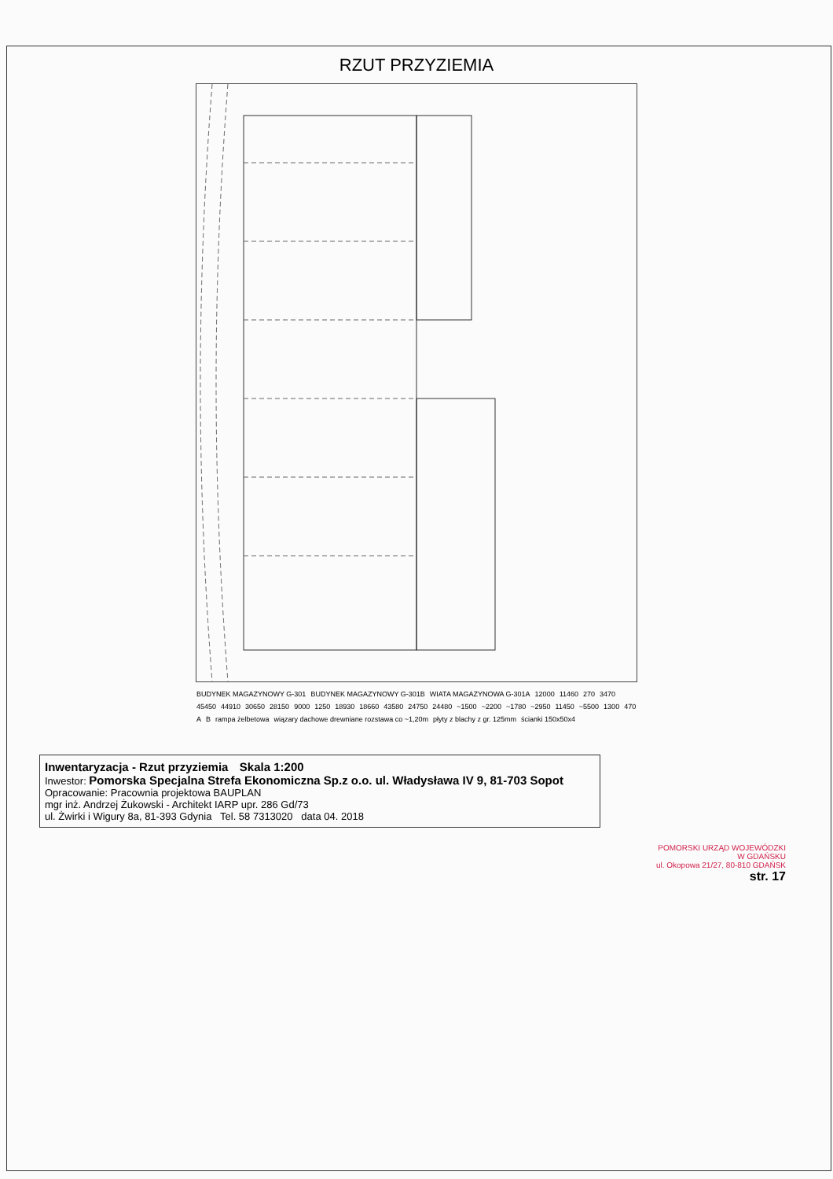RZUT PRZYZIEMIA
BUDYNEK MAGAZYNOWY G-301 BUDYNEK MAGAZYNOWY G-301B WIATA MAGAZYNOWA G-301A 12000 11460 270 3470 45450 44910 30650 28150 9000 1250 18930 18660 43580 24750 24480 ~1500 ~2200 ~1780 ~2950 11450 ~5500 1300 470 A B rampa żelbetowa wiązary dachowe drewniane rozstawa co ~1,20m płyty z blachy z gr. 125mm ścianki 150x50x4
Inwentaryzacja - Rzut przyziemia Skala 1:200
Inwestor: Pomorska Specjalna Strefa Ekonomiczna Sp.z o.o. ul. Władysława IV 9, 81-703 Sopot
Opracowanie: Pracownia projektowa BAUPLAN
mgr inż. Andrzej Żukowski - Architekt IARP upr. 286 Gd/73
ul. Żwirki i Wigury 8a, 81-393 Gdynia Tel. 58 7313020 data 04. 2018
POMORSKI URZĄD WOJEWÓDZKI
W GDAŃSKU
ul. Okopowa 21/27, 80-810 GDAŃSK
str. 17